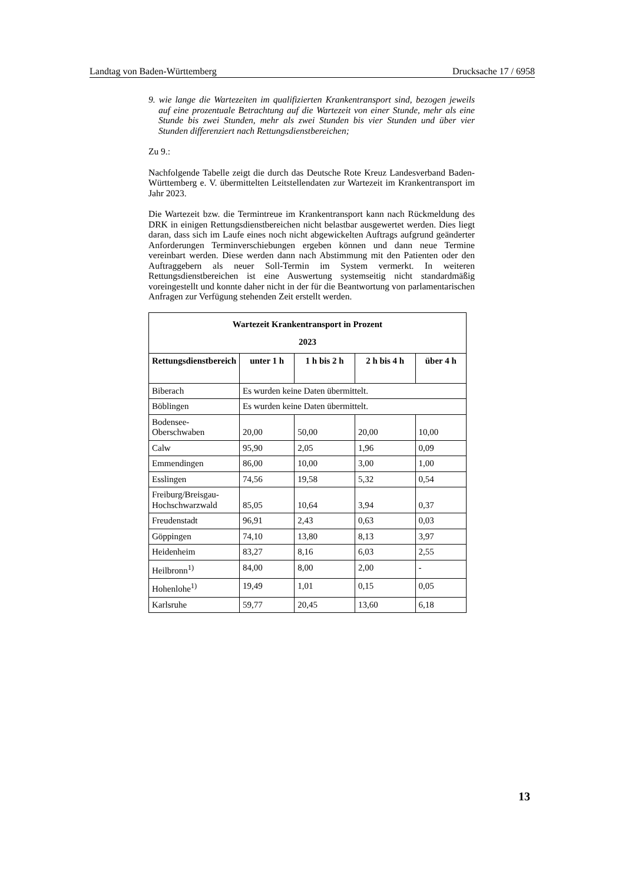Landtag von Baden-Württemberg Drucksache 17 / 6958
9. wie lange die Wartezeiten im qualifizierten Krankentransport sind, bezogen jeweils auf eine prozentuale Betrachtung auf die Wartezeit von einer Stunde, mehr als eine Stunde bis zwei Stunden, mehr als zwei Stunden bis vier Stunden und über vier Stunden differenziert nach Rettungsdienstbereichen;
Zu 9.:
Nachfolgende Tabelle zeigt die durch das Deutsche Rote Kreuz Landesverband Baden-Württemberg e. V. übermittelten Leitstellendaten zur Wartezeit im Krankentransport im Jahr 2023.
Die Wartezeit bzw. die Termintreue im Krankentransport kann nach Rückmeldung des DRK in einigen Rettungsdienstbereichen nicht belastbar ausgewertet werden. Dies liegt daran, dass sich im Laufe eines noch nicht abgewickelten Auftrags aufgrund geänderter Anforderungen Terminverschiebungen ergeben können und dann neue Termine vereinbart werden. Diese werden dann nach Abstimmung mit den Patienten oder den Auftraggebern als neuer Soll-Termin im System vermerkt. In weiteren Rettungsdienstbereichen ist eine Auswertung systemseitig nicht standardmäßig voreingestellt und konnte daher nicht in der für die Beantwortung von parlamentarischen Anfragen zur Verfügung stehenden Zeit erstellt werden.
| Wartezeit Krankentransport in Prozent 2023 | | | | |
| --- | --- | --- | --- | --- |
| Rettungsdienstbereich | unter 1 h | 1 h bis 2 h | 2 h bis 4 h | über 4 h |
| Biberach | Es wurden keine Daten übermittelt. | | | |
| Böblingen | Es wurden keine Daten übermittelt. | | | |
| Bodensee-Oberschwaben | 20,00 | 50,00 | 20,00 | 10,00 |
| Calw | 95,90 | 2,05 | 1,96 | 0,09 |
| Emmendingen | 86,00 | 10,00 | 3,00 | 1,00 |
| Esslingen | 74,56 | 19,58 | 5,32 | 0,54 |
| Freiburg/Breisgau-Hochschwarzwald | 85,05 | 10,64 | 3,94 | 0,37 |
| Freudenstadt | 96,91 | 2,43 | 0,63 | 0,03 |
| Göppingen | 74,10 | 13,80 | 8,13 | 3,97 |
| Heidenheim | 83,27 | 8,16 | 6,03 | 2,55 |
| Heilbronn<sup>1)</sup> | 84,00 | 8,00 | 2,00 | - |
| Hohenlohe<sup>1)</sup> | 19,49 | 1,01 | 0,15 | 0,05 |
| Karlsruhe | 59,77 | 20,45 | 13,60 | 6,18 |
13